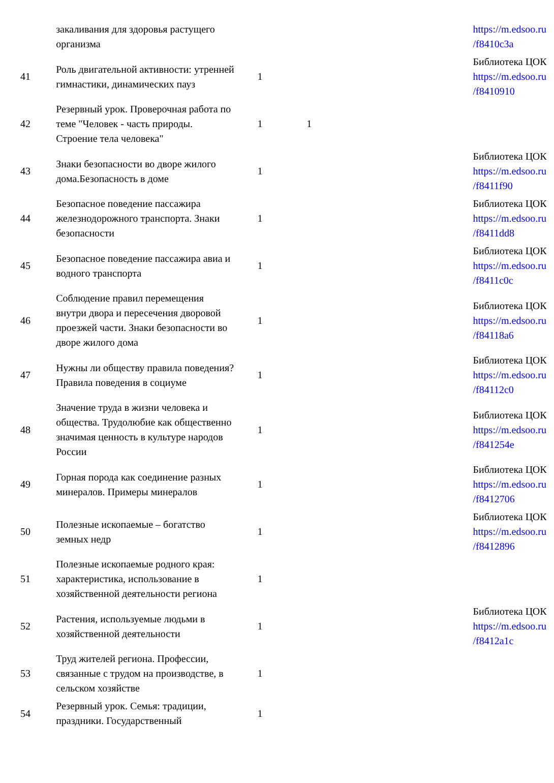| | закаливания для здоровья растущего организма | | | | https://m.edsoo.ru /f8410c3a |
| 41 | Роль двигательной активности: утренней гимнастики, динамических пауз | 1 | | | Библиотека ЦОК https://m.edsoo.ru /f8410910 |
| 42 | Резервный урок. Проверочная работа по теме "Человек - часть природы. Строение тела человека" | 1 | 1 | | |
| 43 | Знаки безопасности во дворе жилого дома.Безопасность в доме | 1 | | | Библиотека ЦОК https://m.edsoo.ru /f8411f90 |
| 44 | Безопасное поведение пассажира железнодорожного транспорта. Знаки безопасности | 1 | | | Библиотека ЦОК https://m.edsoo.ru /f8411dd8 |
| 45 | Безопасное поведение пассажира авиа и водного транспорта | 1 | | | Библиотека ЦОК https://m.edsoo.ru /f8411c0c |
| 46 | Соблюдение правил перемещения внутри двора и пересечения дворовой проезжей части. Знаки безопасности во дворе жилого дома | 1 | | | Библиотека ЦОК https://m.edsoo.ru /f84118a6 |
| 47 | Нужны ли обществу правила поведения? Правила поведения в социуме | 1 | | | Библиотека ЦОК https://m.edsoo.ru /f84112c0 |
| 48 | Значение труда в жизни человека и общества. Трудолюбие как общественно значимая ценность в культуре народов России | 1 | | | Библиотека ЦОК https://m.edsoo.ru /f841254e |
| 49 | Горная порода как соединение разных минералов. Примеры минералов | 1 | | | Библиотека ЦОК https://m.edsoo.ru /f8412706 |
| 50 | Полезные ископаемые – богатство земных недр | 1 | | | Библиотека ЦОК https://m.edsoo.ru /f8412896 |
| 51 | Полезные ископаемые родного края: характеристика, использование в хозяйственной деятельности региона | 1 | | | |
| 52 | Растения, используемые людьми в хозяйственной деятельности | 1 | | | Библиотека ЦОК https://m.edsoo.ru /f8412a1c |
| 53 | Труд жителей региона. Профессии, связанные с трудом на производстве, в сельском хозяйстве | 1 | | | |
| 54 | Резервный урок. Семья: традиции, праздники. Государственный | 1 | | | |